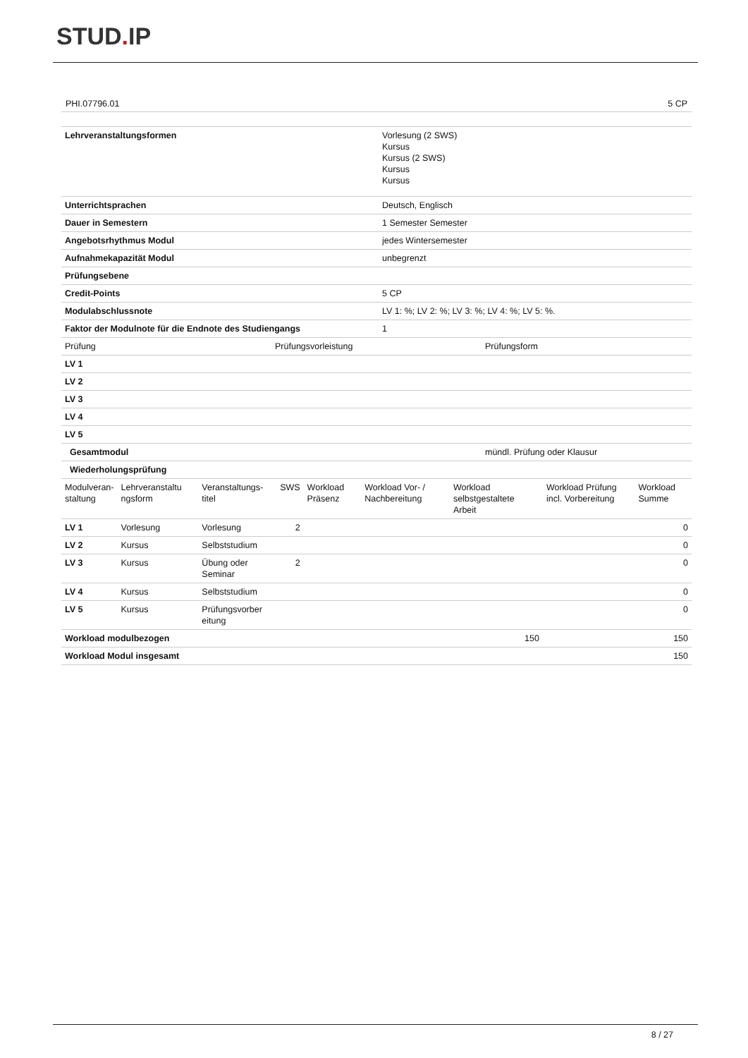STUD. IP
PHI.07796.01 5 CP
| Lehrveranstaltungsformen | Vorlesung (2 SWS) Kursus Kursus (2 SWS) Kursus Kursus |
| Unterrichtsprachen | Deutsch, Englisch |
| Dauer in Semestern | 1 Semester Semester |
| Angebotsrhythmus Modul | jedes Wintersemester |
| Aufnahmekapazität Modul | unbegrenzt |
| Prüfungsebene | |
| Credit-Points | 5 CP |
| Modulabschlussnote | LV 1: %; LV 2: %; LV 3: %; LV 4: %; LV 5: %. |
| Faktor der Modulnote für die Endnote des Studiengangs | 1 |
| Prüfung | Prüfungsvorleistung | Prüfungsform |
| --- | --- | --- |
| LV 1 | | |
| LV 2 | | |
| LV 3 | | |
| LV 4 | | |
| LV 5 | | |
| Gesamtmodul | | mündl. Prüfung oder Klausur |
| Wiederholungsprüfung | | |
| Modulveran- staltung | Lehrveranstaltu ngsform | Veranstaltungs- titel | SWS | Workload Präsenz | Workload Vor- / Nachbereitung | Workload selbstgestaltete Arbeit | Workload Prüfung incl. Vorbereitung | Workload Summe |
| --- | --- | --- | --- | --- | --- | --- | --- | --- |
| LV 1 | Vorlesung | Vorlesung | 2 | | | | | 0 |
| LV 2 | Kursus | Selbststudium | | | | | | 0 |
| LV 3 | Kursus | Übung oder Seminar | 2 | | | | | 0 |
| LV 4 | Kursus | Selbststudium | | | | | | 0 |
| LV 5 | Kursus | Prüfungsvorber eitung | | | | | | 0 |
| Workload modulbezogen | | | | | | 150 | | 150 |
| Workload Modul insgesamt | | | | | | | | 150 |
8 / 27